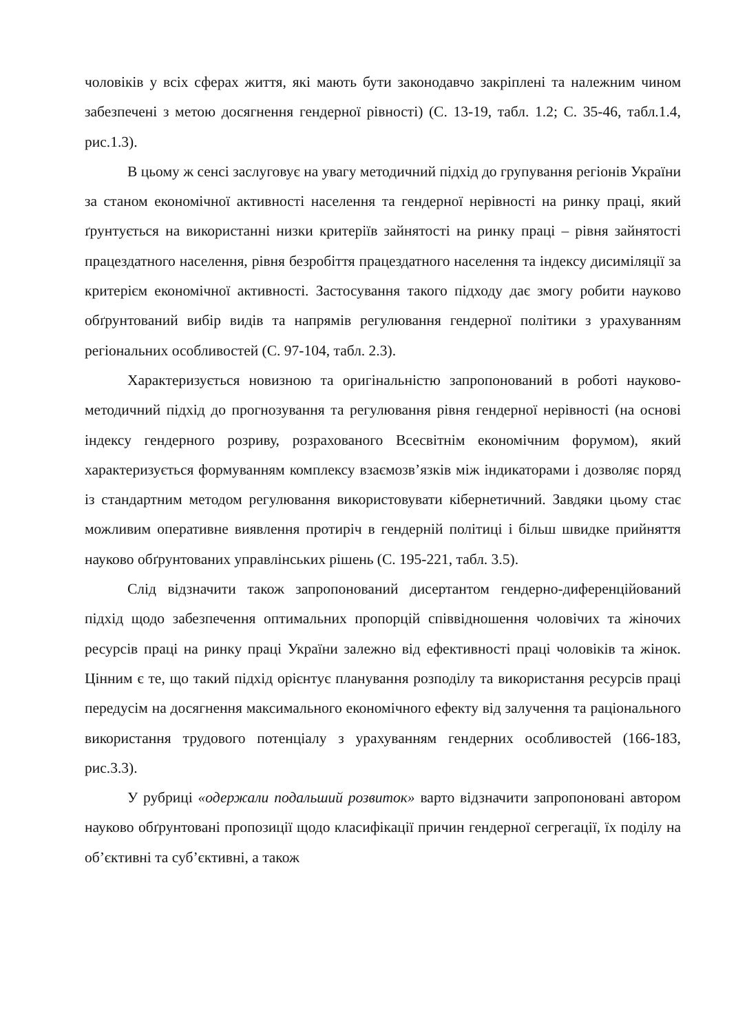чоловіків у всіх сферах життя, які мають бути законодавчо закріплені та належним чином забезпечені з метою досягнення гендерної рівності) (С. 13-19, табл. 1.2; С. 35-46, табл.1.4, рис.1.3).
В цьому ж сенсі заслуговує на увагу методичний підхід до групування регіонів України за станом економічної активності населення та гендерної нерівності на ринку праці, який ґрунтується на використанні низки критеріїв зайнятості на ринку праці – рівня зайнятості працездатного населення, рівня безробіття працездатного населення та індексу дисиміляції за критерієм економічної активності. Застосування такого підходу дає змогу робити науково обґрунтований вибір видів та напрямів регулювання гендерної політики з урахуванням регіональних особливостей (С. 97-104, табл. 2.3).
Характеризується новизною та оригінальністю запропонований в роботі науково-методичний підхід до прогнозування та регулювання рівня гендерної нерівності (на основі індексу гендерного розриву, розрахованого Всесвітнім економічним форумом), який характеризується формуванням комплексу взаємозв’язків між індикаторами і дозволяє поряд із стандартним методом регулювання використовувати кібернетичний. Завдяки цьому стає можливим оперативне виявлення протиріч в гендерній політиці і більш швидке прийняття науково обґрунтованих управлінських рішень (С. 195-221, табл. 3.5).
Слід відзначити також запропонований дисертантом гендерно-диференційований підхід щодо забезпечення оптимальних пропорцій співвідношення чоловічих та жіночих ресурсів праці на ринку праці України залежно від ефективності праці чоловіків та жінок. Цінним є те, що такий підхід орієнтує планування розподілу та використання ресурсів праці передусім на досягнення максимального економічного ефекту від залучення та раціонального використання трудового потенціалу з урахуванням гендерних особливостей (166-183, рис.3.3).
У рубриці «одержали подальший розвиток» варто відзначити запропоновані автором науково обґрунтовані пропозиції щодо класифікації причин гендерної сегрегації, їх поділу на об’єктивні та суб’єктивні, а також